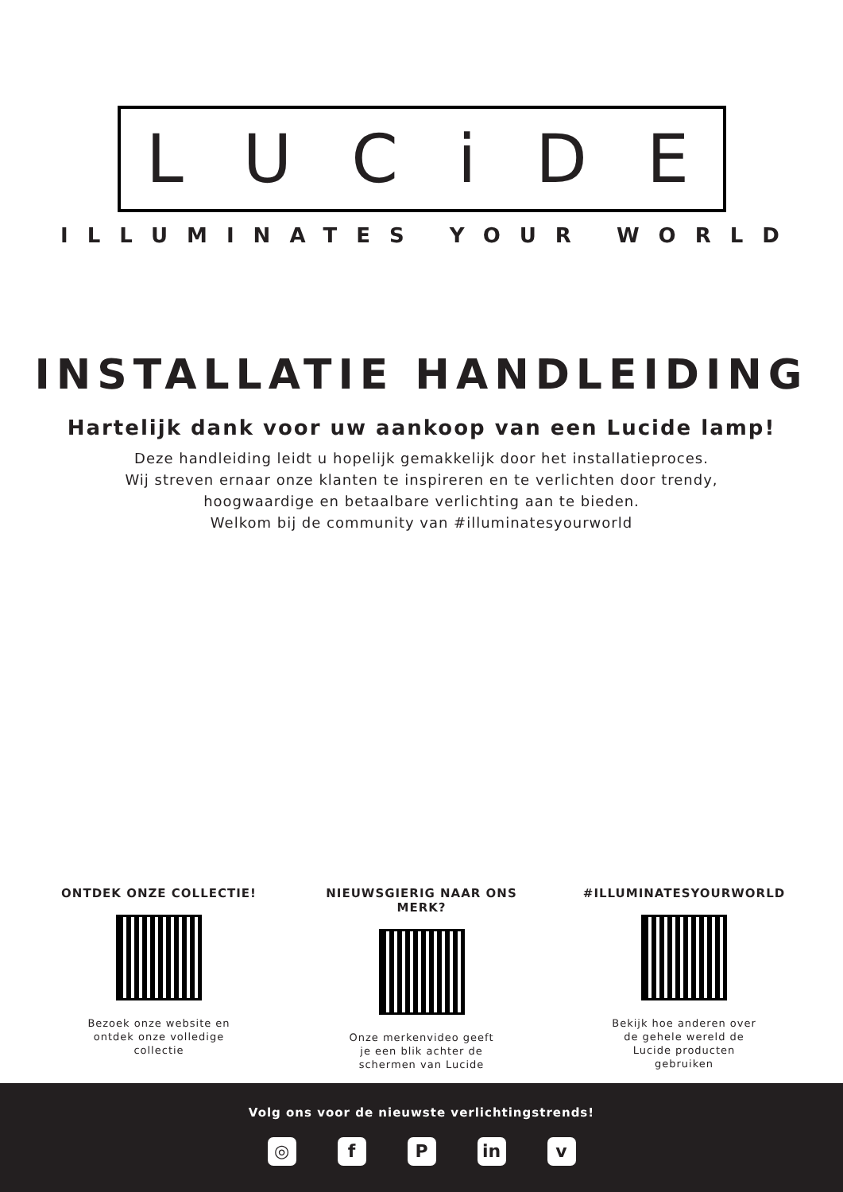LUCiDE
ILLUMINATES YOUR WORLD
INSTALLATIE HANDLEIDING
Hartelijk dank voor uw aankoop van een Lucide lamp!
Deze handleiding leidt u hopelijk gemakkelijk door het installatieproces.
Wij streven ernaar onze klanten te inspireren en te verlichten door trendy,
hoogwaardige en betaalbare verlichting aan te bieden.
Welkom bij de community van #illuminatesyourworld
ONTDEK ONZE COLLECTIE!
Bezoek onze website en ontdek onze volledige collectie
NIEUWSGIERIG NAAR ONS MERK?
Onze merkenvideo geeft je een blik achter de schermen van Lucide
#ILLUMINATESYOURWORLD
Bekijk hoe anderen over de gehele wereld de Lucide producten gebruiken
Volg ons voor de nieuwste verlichtingstrends!
◎ f P in v